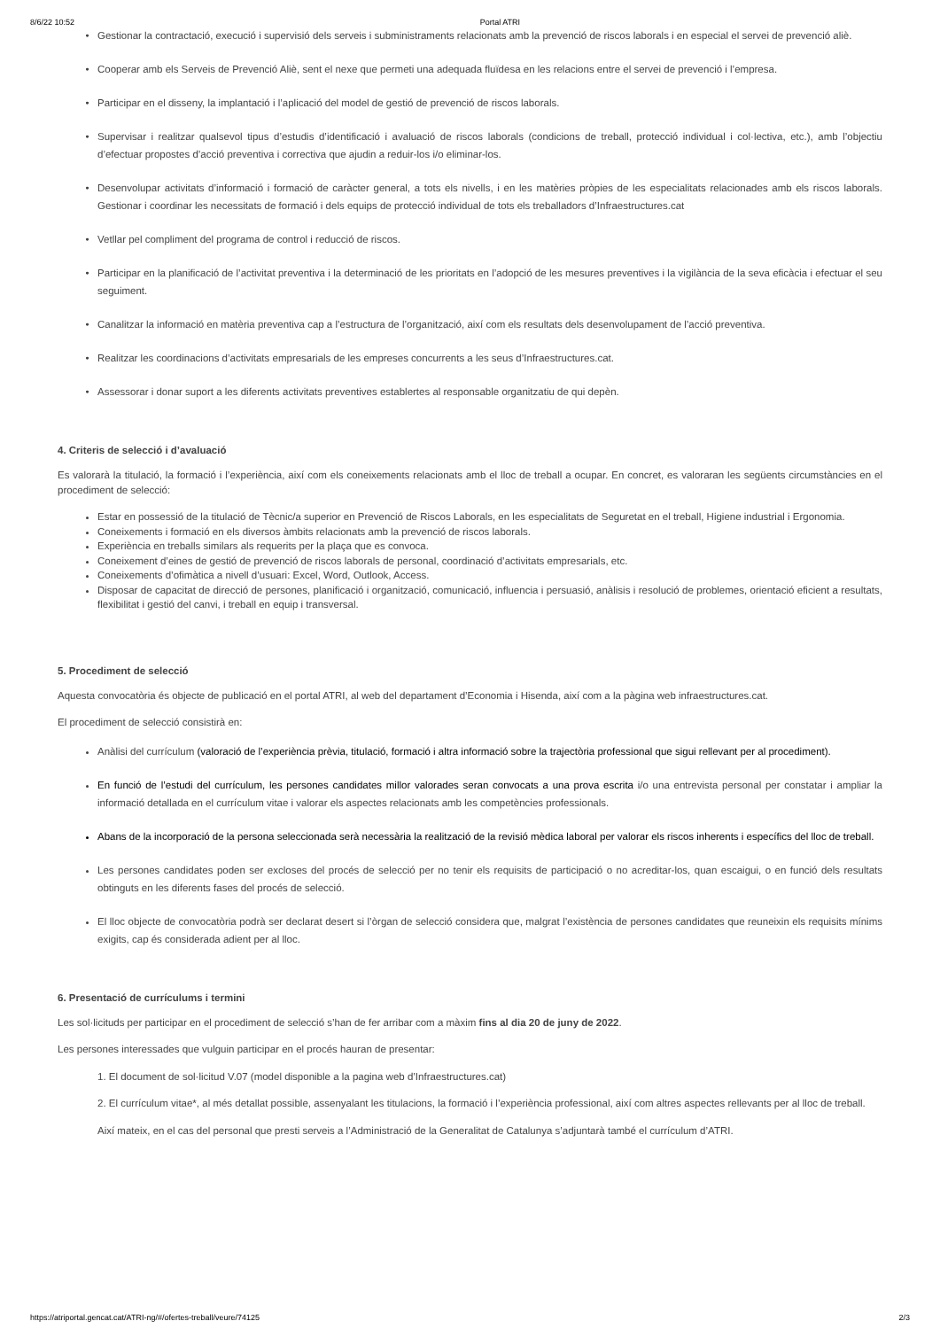8/6/22 10:52 Portal ATRI
Gestionar la contractació, execució i supervisió dels serveis i subministraments relacionats amb la prevenció de riscos laborals i en especial el servei de prevenció aliè.
Cooperar amb els Serveis de Prevenció Aliè, sent el nexe que permeti una adequada fluïdesa en les relacions entre el servei de prevenció i l’empresa.
Participar en el disseny, la implantació i l’aplicació del model de gestió de prevenció de riscos laborals.
Supervisar i realitzar qualsevol tipus d’estudis d’identificació i avaluació de riscos laborals (condicions de treball, protecció individual i col·lectiva, etc.), amb l’objectiu d’efectuar propostes d’acció preventiva i correctiva que ajudin a reduir-los i/o eliminar-los.
Desenvolupar activitats d’informació i formació de caràcter general, a tots els nivells, i en les matèries pròpies de les especialitats relacionades amb els riscos laborals. Gestionar i coordinar les necessitats de formació i dels equips de protecció individual de tots els treballadors d’Infraestructures.cat
Vetllar pel compliment del programa de control i reducció de riscos.
Participar en la planificació de l’activitat preventiva i la determinació de les prioritats en l’adopció de les mesures preventives i la vigilància de la seva eficàcia i efectuar el seu seguiment.
Canalitzar la informació en matèria preventiva cap a l’estructura de l’organització, així com els resultats dels desenvolupament de l’acció preventiva.
Realitzar les coordinacions d’activitats empresarials de les empreses concurrents a les seus d’Infraestructures.cat.
Assessorar i donar suport a les diferents activitats preventives establertes al responsable organitzatiu de qui depèn.
4. Criteris de selecció i d’avaluació
Es valorarà la titulació, la formació i l’experiència, així com els coneixements relacionats amb el lloc de treball a ocupar. En concret, es valoraran les següents circumstàncies en el procediment de selecció:
Estar en possessió de la titulació de Tècnic/a superior en Prevenció de Riscos Laborals, en les especialitats de Seguretat en el treball, Higiene industrial i Ergonomia.
Coneixements i formació en els diversos àmbits relacionats amb la prevenció de riscos laborals.
Experiència en treballs similars als requerits per la plaça que es convoca.
Coneixement d’eines de gestió de prevenció de riscos laborals de personal, coordinació d’activitats empresarials, etc.
Coneixements d’ofimàtica a nivell d’usuari: Excel, Word, Outlook, Access.
Disposar de capacitat de direcció de persones, planificació i organització, comunicació, influencia i persuasió, anàlisis i resolució de problemes, orientació eficient a resultats, flexibilitat i gestió del canvi, i treball en equip i transversal.
5. Procediment de selecció
Aquesta convocatòria és objecte de publicació en el portal ATRI, al web del departament d’Economia i Hisenda, així com a la pàgina web infraestructures.cat.
El procediment de selecció consistirà en:
Anàlisi del currículum (valoració de l’experiència prèvia, titulació, formació i altra informació sobre la trajectòria professional que sigui rellevant per al procediment).
En funció de l’estudi del currículum, les persones candidates millor valorades seran convocats a una prova escrita i/o una entrevista personal per constatar i ampliar la informació detallada en el currículum vitae i valorar els aspectes relacionats amb les competències professionals.
Abans de la incorporació de la persona seleccionada serà necessària la realització de la revisió mèdica laboral per valorar els riscos inherents i específics del lloc de treball.
Les persones candidates poden ser excloses del procés de selecció per no tenir els requisits de participació o no acreditar-los, quan escaigui, o en funció dels resultats obtinguts en les diferents fases del procés de selecció.
El lloc objecte de convocatòria podrà ser declarat desert si l’òrgan de selecció considera que, malgrat l’existència de persones candidates que reuneixin els requisits mínims exigits, cap és considerada adient per al lloc.
6. Presentació de currículums i termini
Les sol·licituds per participar en el procediment de selecció s’han de fer arribar com a màxim fins al dia 20 de juny de 2022.
Les persones interessades que vulguin participar en el procés hauran de presentar:
1. El document de sol·licitud V.07 (model disponible a la pagina web d’Infraestructures.cat)
2. El currículum vitae*, al més detallat possible, assenyalant les titulacions, la formació i l’experiència professional, així com altres aspectes rellevants per al lloc de treball.
Així mateix, en el cas del personal que presti serveis a l’Administració de la Generalitat de Catalunya s’adjuntarà també el currículum d’ATRI.
https://atriportal.gencat.cat/ATRI-ng/#/ofertes-treball/veure/74125 2/3